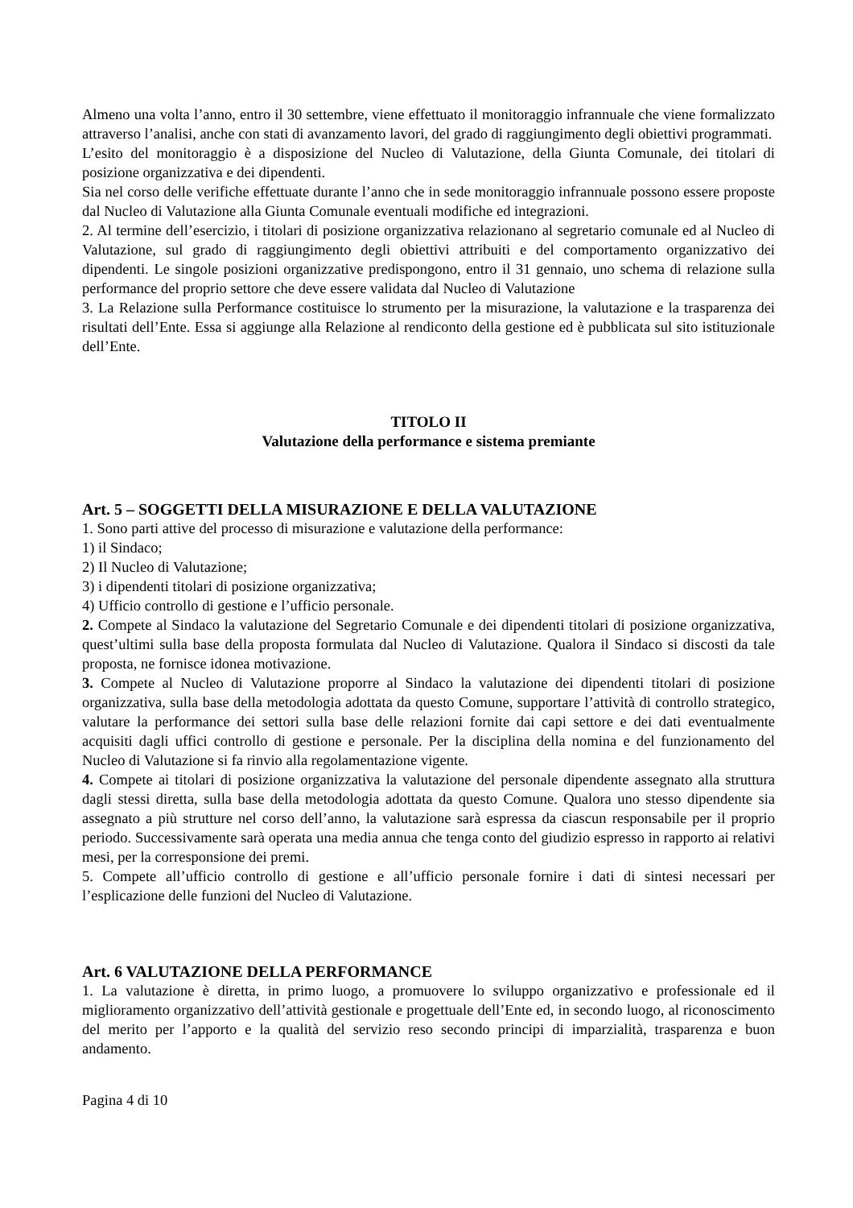Almeno una volta l’anno, entro il 30 settembre, viene effettuato il monitoraggio infrannuale che viene formalizzato attraverso l’analisi, anche con stati di avanzamento lavori, del grado di raggiungimento degli obiettivi programmati.
L’esito del monitoraggio è a disposizione del Nucleo di Valutazione, della Giunta Comunale, dei titolari di posizione organizzativa e dei dipendenti.
Sia nel corso delle verifiche effettuate durante l’anno che in sede monitoraggio infrannuale possono essere proposte dal Nucleo di Valutazione alla Giunta Comunale eventuali modifiche ed integrazioni.
2. Al termine dell’esercizio, i titolari di posizione organizzativa relazionano al segretario comunale ed al Nucleo di Valutazione, sul grado di raggiungimento degli obiettivi attribuiti e del comportamento organizzativo dei dipendenti. Le singole posizioni organizzative predispongono, entro il 31 gennaio, uno schema di relazione sulla performance del proprio settore che deve essere validata dal Nucleo di Valutazione
3. La Relazione sulla Performance costituisce lo strumento per la misurazione, la valutazione e la trasparenza dei risultati dell’Ente. Essa si aggiunge alla Relazione al rendiconto della gestione ed è pubblicata sul sito istituzionale dell’Ente.
TITOLO II
Valutazione della performance e sistema premiante
Art. 5 – SOGGETTI DELLA MISURAZIONE E DELLA VALUTAZIONE
1. Sono parti attive del processo di misurazione e valutazione della performance:
1) il Sindaco;
2) Il Nucleo di Valutazione;
3) i dipendenti titolari di posizione organizzativa;
4) Ufficio controllo di gestione e l’ufficio personale.
2. Compete al Sindaco la valutazione del Segretario Comunale e dei dipendenti titolari di posizione organizzativa, quest’ultimi sulla base della proposta formulata dal Nucleo di Valutazione. Qualora il Sindaco si discosti da tale proposta, ne fornisce idonea motivazione.
3. Compete al Nucleo di Valutazione proporre al Sindaco la valutazione dei dipendenti titolari di posizione organizzativa, sulla base della metodologia adottata da questo Comune, supportare l’attività di controllo strategico, valutare la performance dei settori sulla base delle relazioni fornite dai capi settore e dei dati eventualmente acquisiti dagli uffici controllo di gestione e personale. Per la disciplina della nomina e del funzionamento del Nucleo di Valutazione si fa rinvio alla regolamentazione vigente.
4. Compete ai titolari di posizione organizzativa la valutazione del personale dipendente assegnato alla struttura dagli stessi diretta, sulla base della metodologia adottata da questo Comune. Qualora uno stesso dipendente sia assegnato a più strutture nel corso dell’anno, la valutazione sarà espressa da ciascun responsabile per il proprio periodo. Successivamente sarà operata una media annua che tenga conto del giudizio espresso in rapporto ai relativi mesi, per la corresponsione dei premi.
5. Compete all’ufficio controllo di gestione e all’ufficio personale fornire i dati di sintesi necessari per l’esplicazione delle funzioni del Nucleo di Valutazione.
Art. 6 VALUTAZIONE DELLA PERFORMANCE
1. La valutazione è diretta, in primo luogo, a promuovere lo sviluppo organizzativo e professionale ed il miglioramento organizzativo dell’attività gestionale e progettuale dell’Ente ed, in secondo luogo, al riconoscimento del merito per l’apporto e la qualità del servizio reso secondo principi di imparzialità, trasparenza e buon andamento.
Pagina 4 di 10